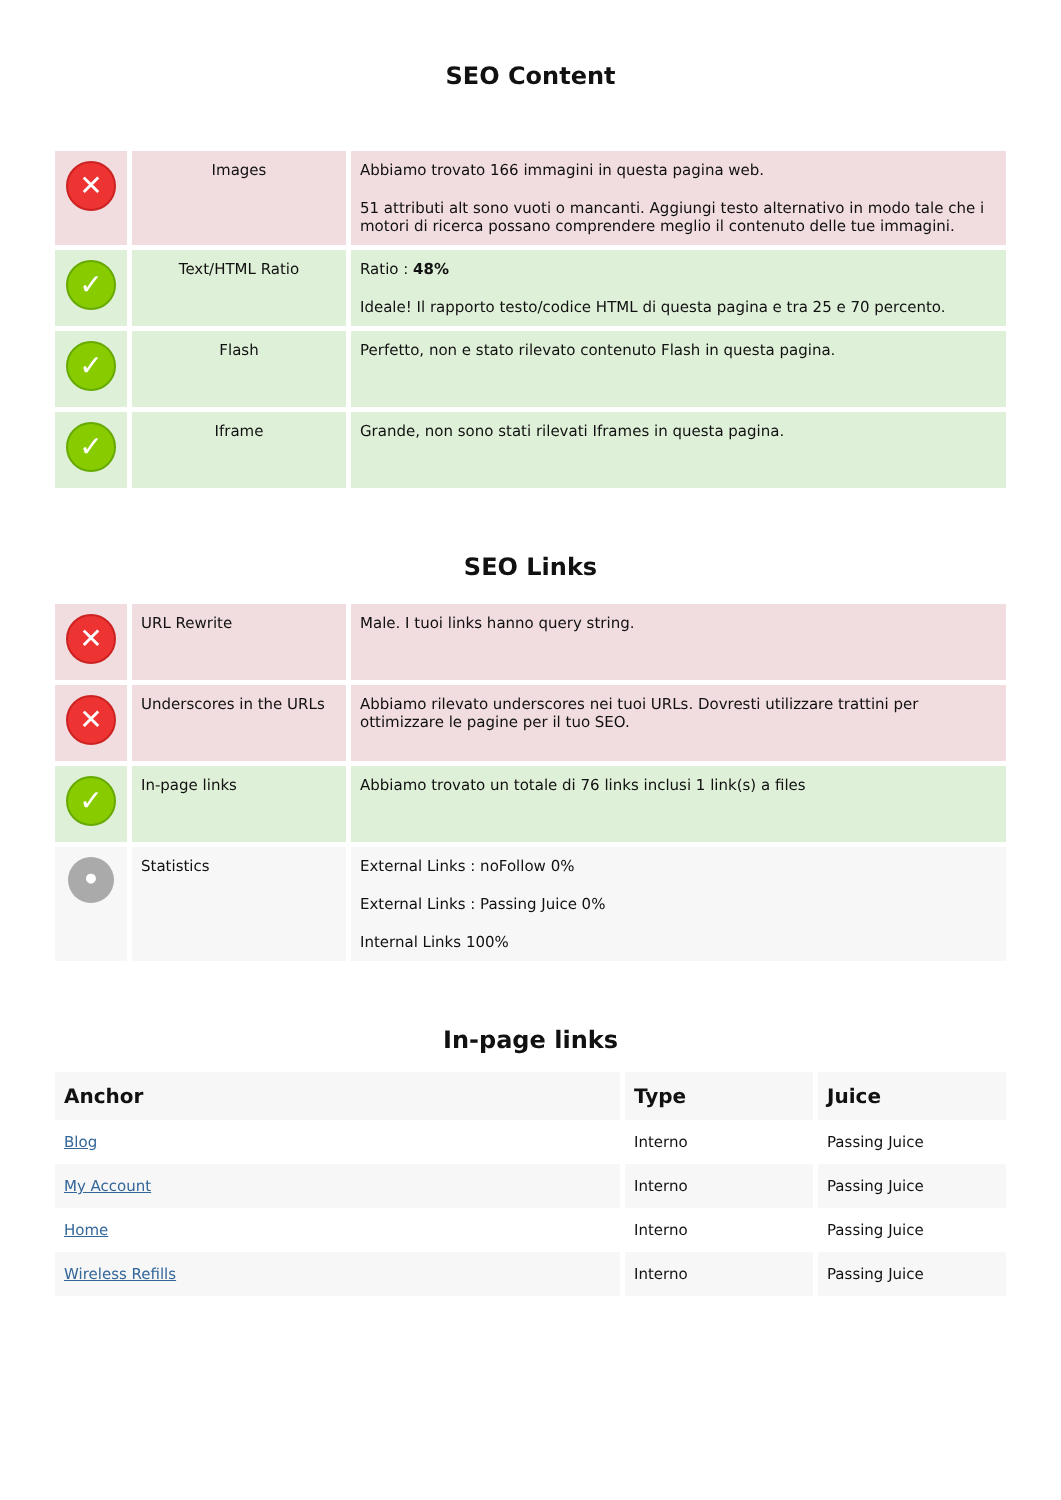SEO Content
| ✕ | Images | Abbiamo trovato 166 immagini in questa pagina web. 51 attributi alt sono vuoti o mancanti. Aggiungi testo alternativo in modo tale che i motori di ricerca possano comprendere meglio il contenuto delle tue immagini. |
| ✓ | Text/HTML Ratio | Ratio : 48% Ideale! Il rapporto testo/codice HTML di questa pagina e tra 25 e 70 percento. |
| ✓ | Flash | Perfetto, non e stato rilevato contenuto Flash in questa pagina. |
| ✓ | Iframe | Grande, non sono stati rilevati Iframes in questa pagina. |
SEO Links
| ✕ | URL Rewrite | Male. I tuoi links hanno query string. |
| ✕ | Underscores in the URLs | Abbiamo rilevato underscores nei tuoi URLs. Dovresti utilizzare trattini per ottimizzare le pagine per il tuo SEO. |
| ✓ | In-page links | Abbiamo trovato un totale di 76 links inclusi 1 link(s) a files |
| • | Statistics | External Links : noFollow 0% External Links : Passing Juice 0% Internal Links 100% |
In-page links
| Anchor | Type | Juice |
| --- | --- | --- |
| Blog | Interno | Passing Juice |
| My Account | Interno | Passing Juice |
| Home | Interno | Passing Juice |
| Wireless Refills | Interno | Passing Juice |